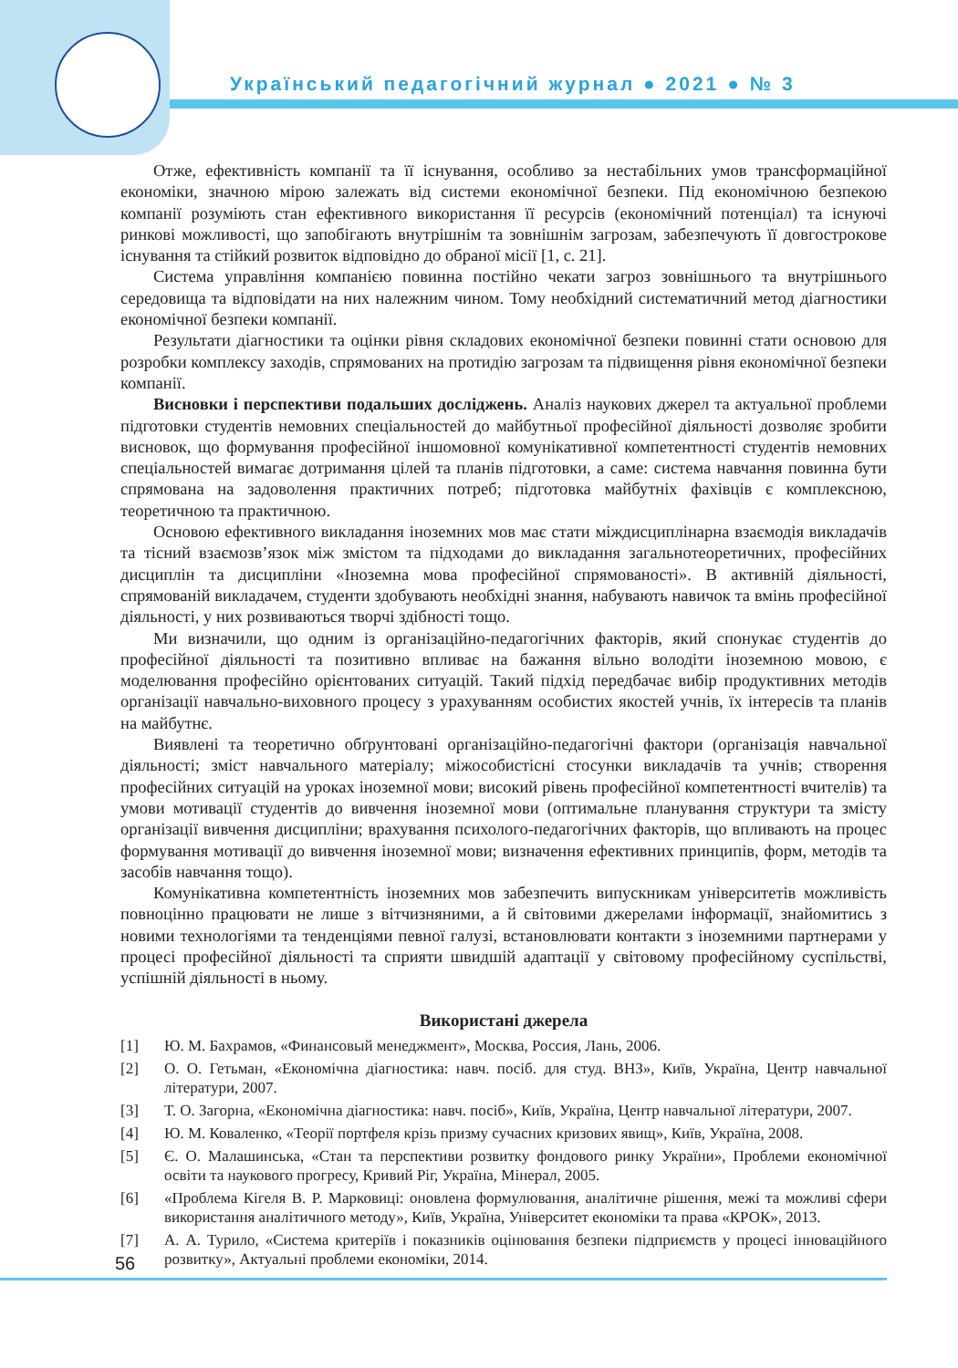Український педагогічний журнал ● 2021 ● № 3
Отже, ефективність компанії та її існування, особливо за нестабільних умов трансформаційної економіки, значною мірою залежать від системи економічної безпеки. Під економічною безпекою компанії розуміють стан ефективного використання її ресурсів (економічний потенціал) та існуючі ринкові можливості, що запобігають внутрішнім та зовнішнім загрозам, забезпечують її довгострокове існування та стійкий розвиток відповідно до обраної місії [1, с. 21].
Система управління компанією повинна постійно чекати загроз зовнішнього та внутрішнього середовища та відповідати на них належним чином. Тому необхідний систематичний метод діагностики економічної безпеки компанії.
Результати діагностики та оцінки рівня складових економічної безпеки повинні стати основою для розробки комплексу заходів, спрямованих на протидію загрозам та підвищення рівня економічної безпеки компанії.
Висновки і перспективи подальших досліджень. Аналіз наукових джерел та актуальної проблеми підготовки студентів немовних спеціальностей до майбутньої професійної діяльності дозволяє зробити висновок, що формування професійної іншомовної комунікативної компетентності студентів немовних спеціальностей вимагає дотримання цілей та планів підготовки, а саме: система навчання повинна бути спрямована на задоволення практичних потреб; підготовка майбутніх фахівців є комплексною, теоретичною та практичною.
Основою ефективного викладання іноземних мов має стати міждисциплінарна взаємодія викладачів та тісний взаємозв’язок між змістом та підходами до викладання загальнотеоретичних, професійних дисциплін та дисципліни «Іноземна мова професійної спрямованості». В активній діяльності, спрямованій викладачем, студенти здобувають необхідні знання, набувають навичок та вмінь професійної діяльності, у них розвиваються творчі здібності тощо.
Ми визначили, що одним із організаційно-педагогічних факторів, який спонукає студентів до професійної діяльності та позитивно впливає на бажання вільно володіти іноземною мовою, є моделювання професійно орієнтованих ситуацій. Такий підхід передбачає вибір продуктивних методів організації навчально-виховного процесу з урахуванням особистих якостей учнів, їх інтересів та планів на майбутнє.
Виявлені та теоретично обґрунтовані організаційно-педагогічні фактори (організація навчальної діяльності; зміст навчального матеріалу; міжособистісні стосунки викладачів та учнів; створення професійних ситуацій на уроках іноземної мови; високий рівень професійної компетентності вчителів) та умови мотивації студентів до вивчення іноземної мови (оптимальне планування структури та змісту організації вивчення дисципліни; врахування психолого-педагогічних факторів, що впливають на процес формування мотивації до вивчення іноземної мови; визначення ефективних принципів, форм, методів та засобів навчання тощо).
Комунікативна компетентність іноземних мов забезпечить випускникам університетів можливість повноцінно працювати не лише з вітчизняними, а й світовими джерелами інформації, знайомитись з новими технологіями та тенденціями певної галузі, встановлювати контакти з іноземними партнерами у процесі професійної діяльності та сприяти швидшій адаптації у світовому професійному суспільстві, успішній діяльності в ньому.
Використані джерела
[1] Ю. М. Бахрамов, «Финансовый менеджмент», Москва, Россия, Лань, 2006.
[2] О. О. Гетьман, «Економічна діагностика: навч. посіб. для студ. ВНЗ», Київ, Україна, Центр навчальної літератури, 2007.
[3] Т. О. Загорна, «Економічна діагностика: навч. посіб», Київ, Україна, Центр навчальної літератури, 2007.
[4] Ю. М. Коваленко, «Теорії портфеля крізь призму сучасних кризових явищ», Київ, Україна, 2008.
[5] Є. О. Малашинська, «Стан та перспективи розвитку фондового ринку України», Проблеми економічної освіти та наукового прогресу, Кривий Ріг, Україна, Мінерал, 2005.
[6] «Проблема Кігеля В. Р. Марковиці: оновлена формулювання, аналітичне рішення, межі та можливі сфери використання аналітичного методу», Київ, Україна, Університет економіки та права «КРОК», 2013.
[7] А. А. Турило, «Система критеріїв і показників оцінювання безпеки підприємств у процесі інноваційного розвитку», Актуальні проблеми економіки, 2014.
56